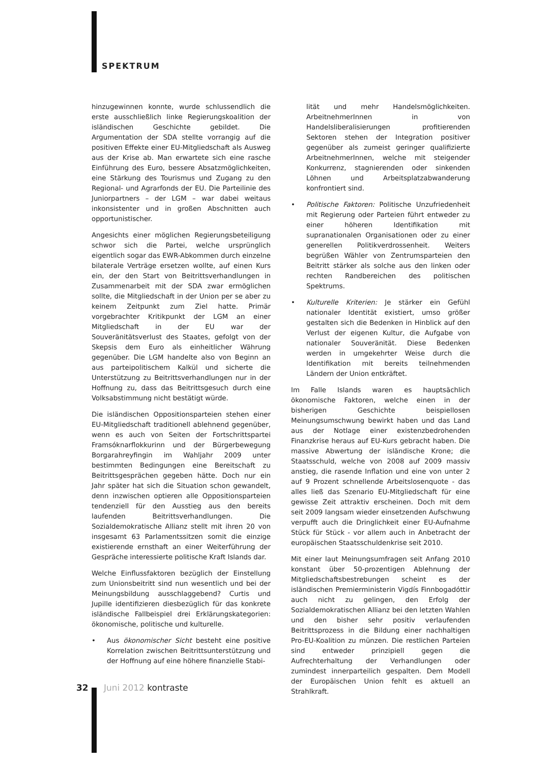SPEKTRUM
hinzugewinnen konnte, wurde schlussendlich die erste ausschließlich linke Regierungskoalition der isländischen Geschichte gebildet. Die Argumentation der SDA stellte vorrangig auf die positiven Effekte einer EU-Mitgliedschaft als Ausweg aus der Krise ab. Man erwartete sich eine rasche Einführung des Euro, bessere Absatzmöglichkeiten, eine Stärkung des Tourismus und Zugang zu den Regional- und Agrarfonds der EU. Die Parteilinie des Juniorpartners – der LGM – war dabei weitaus inkonsistenter und in großen Abschnitten auch opportunistischer.
Angesichts einer möglichen Regierungsbeteiligung schwor sich die Partei, welche ursprünglich eigentlich sogar das EWR-Abkommen durch einzelne bilaterale Verträge ersetzen wollte, auf einen Kurs ein, der den Start von Beitrittsverhandlungen in Zusammenarbeit mit der SDA zwar ermöglichen sollte, die Mitgliedschaft in der Union per se aber zu keinem Zeitpunkt zum Ziel hatte. Primär vorgebrachter Kritikpunkt der LGM an einer Mitgliedschaft in der EU war der Souveränitätsverlust des Staates, gefolgt von der Skepsis dem Euro als einheitlicher Währung gegenüber. Die LGM handelte also von Beginn an aus parteipolitischem Kalkül und sicherte die Unterstützung zu Beitrittsverhandlungen nur in der Hoffnung zu, dass das Beitrittsgesuch durch eine Volksabstimmung nicht bestätigt würde.
Die isländischen Oppositionsparteien stehen einer EU-Mitgliedschaft traditionell ablehnend gegenüber, wenn es auch von Seiten der Fortschrittspartei Framsóknarflokkurinn und der Bürgerbewegung Borgarahreyfingin im Wahljahr 2009 unter bestimmten Bedingungen eine Bereitschaft zu Beitrittsgesprächen gegeben hätte. Doch nur ein Jahr später hat sich die Situation schon gewandelt, denn inzwischen optieren alle Oppositionsparteien tendenziell für den Ausstieg aus den bereits laufenden Beitrittsverhandlungen. Die Sozialdemokratische Allianz stellt mit ihren 20 von insgesamt 63 Parlamentssitzen somit die einzige existierende ernsthaft an einer Weiterführung der Gespräche interessierte politische Kraft Islands dar.
Welche Einflussfaktoren bezüglich der Einstellung zum Unionsbeitritt sind nun wesentlich und bei der Meinungsbildung ausschlaggebend? Curtis und Jupille identifizieren diesbezüglich für das konkrete isländische Fallbeispiel drei Erklärungskategorien: ökonomische, politische und kulturelle.
• Aus ökonomischer Sicht besteht eine positive Korrelation zwischen Beitrittsunterstützung und der Hoffnung auf eine höhere finanzielle Stabi-
lität und mehr Handelsmöglichkeiten. ArbeitnehmerInnen in von Handelsliberalisierungen profitierenden Sektoren stehen der Integration positiver gegenüber als zumeist geringer qualifizierte ArbeitnehmerInnen, welche mit steigender Konkurrenz, stagnierenden oder sinkenden Löhnen und Arbeitsplatzabwanderung konfrontiert sind.
• Politische Faktoren: Politische Unzufriedenheit mit Regierung oder Parteien führt entweder zu einer höheren Identifikation mit supranationalen Organisationen oder zu einer generellen Politikverdrossenheit. Weiters begrüßen Wähler von Zentrumsparteien den Beitritt stärker als solche aus den linken oder rechten Randbereichen des politischen Spektrums.
• Kulturelle Kriterien: Je stärker ein Gefühl nationaler Identität existiert, umso größer gestalten sich die Bedenken in Hinblick auf den Verlust der eigenen Kultur, die Aufgabe von nationaler Souveränität. Diese Bedenken werden in umgekehrter Weise durch die Identifikation mit bereits teilnehmenden Ländern der Union entkräftet.
Im Falle Islands waren es hauptsächlich ökonomische Faktoren, welche einen in der bisherigen Geschichte beispiellosen Meinungsumschwung bewirkt haben und das Land aus der Notlage einer existenzbedrohenden Finanzkrise heraus auf EU-Kurs gebracht haben. Die massive Abwertung der isländische Krone; die Staatsschuld, welche von 2008 auf 2009 massiv anstieg, die rasende Inflation und eine von unter 2 auf 9 Prozent schnellende Arbeitslosenquote - das alles ließ das Szenario EU-Mitgliedschaft für eine gewisse Zeit attraktiv erscheinen. Doch mit dem seit 2009 langsam wieder einsetzenden Aufschwung verpufft auch die Dringlichkeit einer EU-Aufnahme Stück für Stück - vor allem auch in Anbetracht der europäischen Staatsschuldenkrise seit 2010.
Mit einer laut Meinungsumfragen seit Anfang 2010 konstant über 50-prozentigen Ablehnung der Mitgliedschaftsbestrebungen scheint es der isländischen Premierministerin Vigdís Finnbogadóttir auch nicht zu gelingen, den Erfolg der Sozialdemokratischen Allianz bei den letzten Wahlen und den bisher sehr positiv verlaufenden Beitrittsprozess in die Bildung einer nachhaltigen Pro-EU-Koalition zu münzen. Die restlichen Parteien sind entweder prinzipiell gegen die Aufrechterhaltung der Verhandlungen oder zumindest innerparteilich gespalten. Dem Modell der Europäischen Union fehlt es aktuell an Strahlkraft.
32 Juni 2012 kontraste